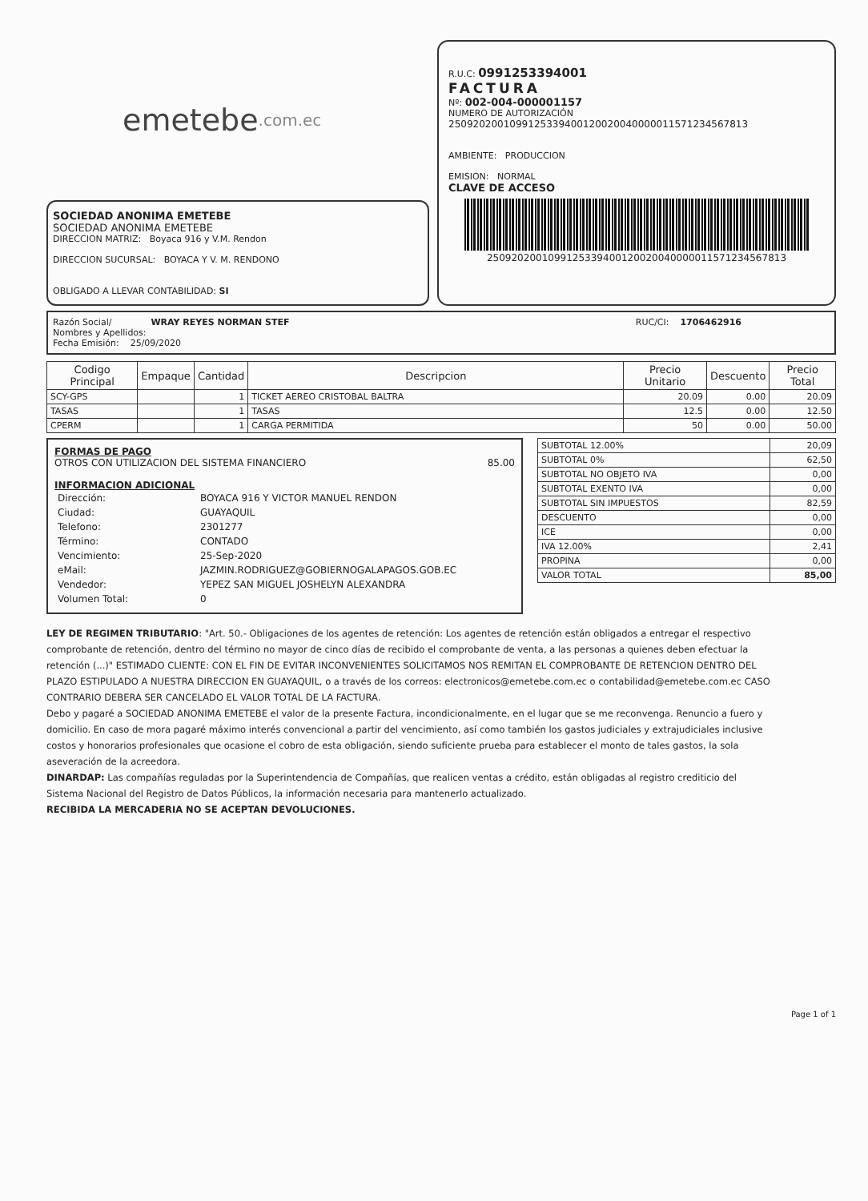emetebe .com.ec
SOCIEDAD ANONIMA EMETEBE
SOCIEDAD ANONIMA EMETEBE
DIRECCION MATRIZ: Boyaca 916 y V.M. Rendon
DIRECCION SUCURSAL: BOYACA Y V. M. RENDONO
OBLIGADO A LLEVAR CONTABILIDAD: SI
R.U.C: 0991253394001
FACTURA
Nº: 002-004-000001157
NUMERO DE AUTORIZACIÓN
2509202001099125339400120020040000011571234567813
AMBIENTE: PRODUCCION
EMISION: NORMAL
CLAVE DE ACCESO
2509202001099125339400120020040000011571234567813
Razón Social/ WRAY REYES NORMAN STEF
Nombres y Apellidos:
Fecha Emisión: 25/09/2020
RUC/CI: 1706462916
| Codigo Principal | Empaque | Cantidad | Descripcion | Precio Unitario | Descuento | Precio Total |
| --- | --- | --- | --- | --- | --- | --- |
| SCY-GPS | | 1 | TICKET AEREO CRISTOBAL BALTRA | 20.09 | 0.00 | 20.09 |
| TASAS | | 1 | TASAS | 12.5 | 0.00 | 12.50 |
| CPERM | | 1 | CARGA PERMITIDA | 50 | 0.00 | 50.00 |
FORMAS DE PAGO
OTROS CON UTILIZACION DEL SISTEMA FINANCIERO 85.00
INFORMACION ADICIONAL
| Dirección: | BOYACA 916 Y VICTOR MANUEL RENDON |
| Ciudad: | GUAYAQUIL |
| Telefono: | 2301277 |
| Término: | CONTADO |
| Vencimiento: | 25-Sep-2020 |
| eMail: | JAZMIN.RODRIGUEZ@GOBIERNOGALAPAGOS.GOB.EC |
| Vendedor: | YEPEZ SAN MIGUEL JOSHELYN ALEXANDRA |
| Volumen Total: | 0 |
| SUBTOTAL 12.00% | 20,09 |
| SUBTOTAL 0% | 62,50 |
| SUBTOTAL NO OBJETO IVA | 0,00 |
| SUBTOTAL EXENTO IVA | 0,00 |
| SUBTOTAL SIN IMPUESTOS | 82,59 |
| DESCUENTO | 0,00 |
| ICE | 0,00 |
| IVA 12.00% | 2,41 |
| PROPINA | 0,00 |
| VALOR TOTAL | 85,00 |
LEY DE REGIMEN TRIBUTARIO: "Art. 50.- Obligaciones de los agentes de retención: Los agentes de retención están obligados a entregar el respectivo comprobante de retención, dentro del término no mayor de cinco días de recibido el comprobante de venta, a las personas a quienes deben efectuar la retención (...)" ESTIMADO CLIENTE: CON EL FIN DE EVITAR INCONVENIENTES SOLICITAMOS NOS REMITAN EL COMPROBANTE DE RETENCION DENTRO DEL PLAZO ESTIPULADO A NUESTRA DIRECCION EN GUAYAQUIL, o a través de los correos: electronicos@emetebe.com.ec o contabilidad@emetebe.com.ec CASO CONTRARIO DEBERA SER CANCELADO EL VALOR TOTAL DE LA FACTURA.
Debo y pagaré a SOCIEDAD ANONIMA EMETEBE el valor de la presente Factura, incondicionalmente, en el lugar que se me reconvenga. Renuncio a fuero y domicilio. En caso de mora pagaré máximo interés convencional a partir del vencimiento, así como también los gastos judiciales y extrajudiciales inclusive costos y honorarios profesionales que ocasione el cobro de esta obligación, siendo suficiente prueba para establecer el monto de tales gastos, la sola aseveración de la acreedora.
DINARDAP: Las compañías reguladas por la Superintendencia de Compañías, que realicen ventas a crédito, están obligadas al registro crediticio del Sistema Nacional del Registro de Datos Públicos, la información necesaria para mantenerlo actualizado.
RECIBIDA LA MERCADERIA NO SE ACEPTAN DEVOLUCIONES.
Page 1 of 1